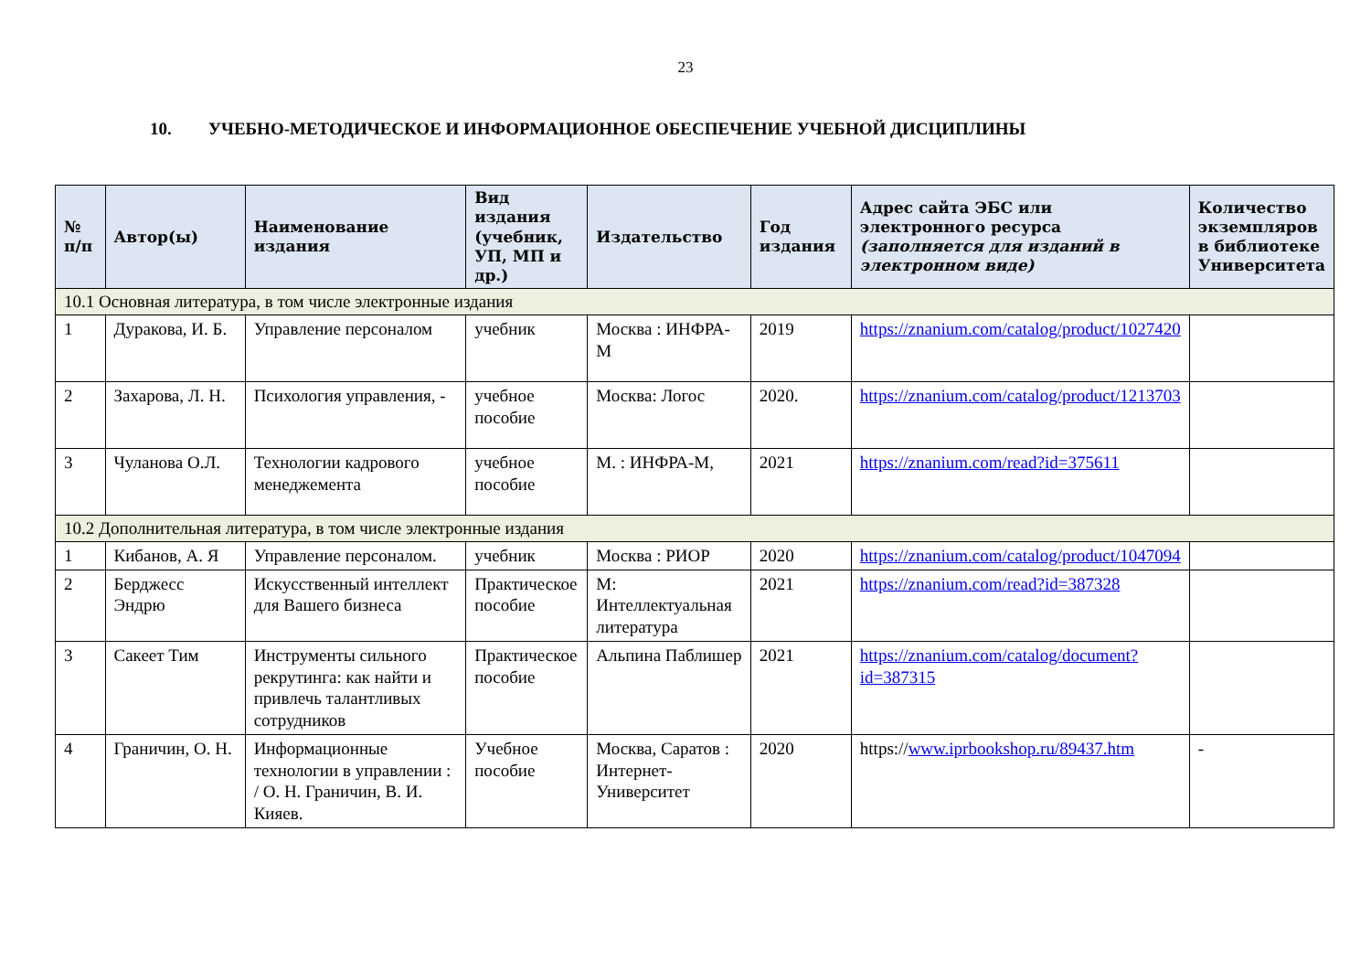23
10. УЧЕБНО-МЕТОДИЧЕСКОЕ И ИНФОРМАЦИОННОЕ ОБЕСПЕЧЕНИЕ УЧЕБНОЙ ДИСЦИПЛИНЫ
| № п/п | Автор(ы) | Наименование издания | Вид издания (учебник, УП, МП и др.) | Издательство | Год издания | Адрес сайта ЭБС или электронного ресурса (заполняется для изданий в электронном виде) | Количество экземпляров в библиотеке Университета |
| --- | --- | --- | --- | --- | --- | --- | --- |
| 10.1 Основная литература, в том числе электронные издания | | | | | | | |
| 1 | Дуракова, И. Б. | Управление персоналом | учебник | Москва : ИНФРА-М | 2019 | https://znanium.com/catalog/product/1027420 | |
| 2 | Захарова, Л. Н. | Психология управления, - | учебное пособие | Москва: Логос | 2020. | https://znanium.com/catalog/product/1213703 | |
| 3 | Чуланова О.Л. | Технологии кадрового менеджемента | учебное пособие | М. : ИНФРА-М, | 2021 | https://znanium.com/read?id=375611 | |
| 10.2 Дополнительная литература, в том числе электронные издания | | | | | | | |
| 1 | Кибанов, А. Я | Управление персоналом. | учебник | Москва : РИОР | 2020 | https://znanium.com/catalog/product/1047094 | |
| 2 | Берджесс Эндрю | Искусственный интеллект для Вашего бизнеса | Практическое пособие | М: Интеллектуальная литература | 2021 | https://znanium.com/read?id=387328 | |
| 3 | Сакеет Тим | Инструменты сильного рекрутинга: как найти и привлечь талантливых сотрудников | Практическое пособие | Альпина Паблишер | 2021 | https://znanium.com/catalog/document?id=387315 | |
| 4 | Граничин, О. Н. | Информационные технологии в управлении : / О. Н. Граничин, В. И. Кияев. | Учебное пособие | Москва, Саратов : Интернет-Университет | 2020 | https:// www.iprbookshop.ru/89437.htm | - |